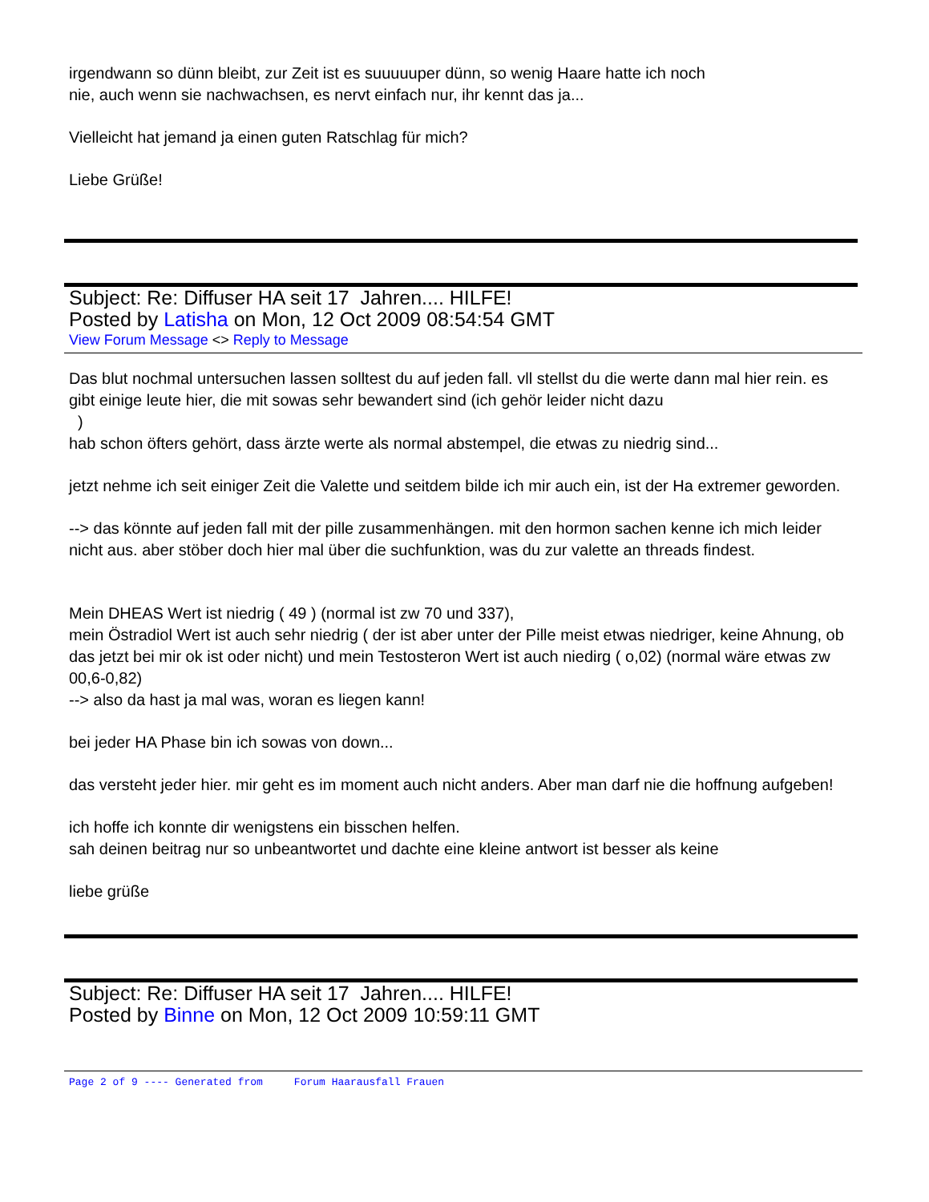irgendwann so dünn bleibt, zur Zeit ist es suuuuuper dünn, so wenig Haare hatte ich noch
nie, auch wenn sie nachwachsen, es nervt einfach nur, ihr kennt das ja...
Vielleicht hat jemand ja einen guten Ratschlag für mich?
Liebe Grüße!
Subject: Re: Diffuser HA seit 17 Jahren.... HILFE!
Posted by Latisha on Mon, 12 Oct 2009 08:54:54 GMT
View Forum Message <> Reply to Message
Das blut nochmal untersuchen lassen solltest du auf jeden fall. vll stellst du die werte dann mal hier rein. es gibt einige leute hier, die mit sowas sehr bewandert sind (ich gehör leider nicht dazu
)
hab schon öfters gehört, dass ärzte werte als normal abstempel, die etwas zu niedrig sind...
jetzt nehme ich seit einiger Zeit die Valette und seitdem bilde ich mir auch ein, ist der Ha extremer geworden.
--> das könnte auf jeden fall mit der pille zusammenhängen. mit den hormon sachen kenne ich mich leider nicht aus. aber stöber doch hier mal über die suchfunktion, was du zur valette an threads findest.
Mein DHEAS Wert ist niedrig ( 49 ) (normal ist zw 70 und 337),
mein Östradiol Wert ist auch sehr niedrig ( der ist aber unter der Pille meist etwas niedriger, keine Ahnung, ob das jetzt bei mir ok ist oder nicht) und mein Testosteron Wert ist auch niedirg ( o,02) (normal wäre etwas zw 00,6-0,82)
--> also da hast ja mal was, woran es liegen kann!
bei jeder HA Phase bin ich sowas von down...
das versteht jeder hier. mir geht es im moment auch nicht anders. Aber man darf nie die hoffnung aufgeben!
ich hoffe ich konnte dir wenigstens ein bisschen helfen.
sah deinen beitrag nur so unbeantwortet und dachte eine kleine antwort ist besser als keine
liebe grüße
Subject: Re: Diffuser HA seit 17 Jahren.... HILFE!
Posted by Binne on Mon, 12 Oct 2009 10:59:11 GMT
Page 2 of 9 ---- Generated from Forum Haarausfall Frauen